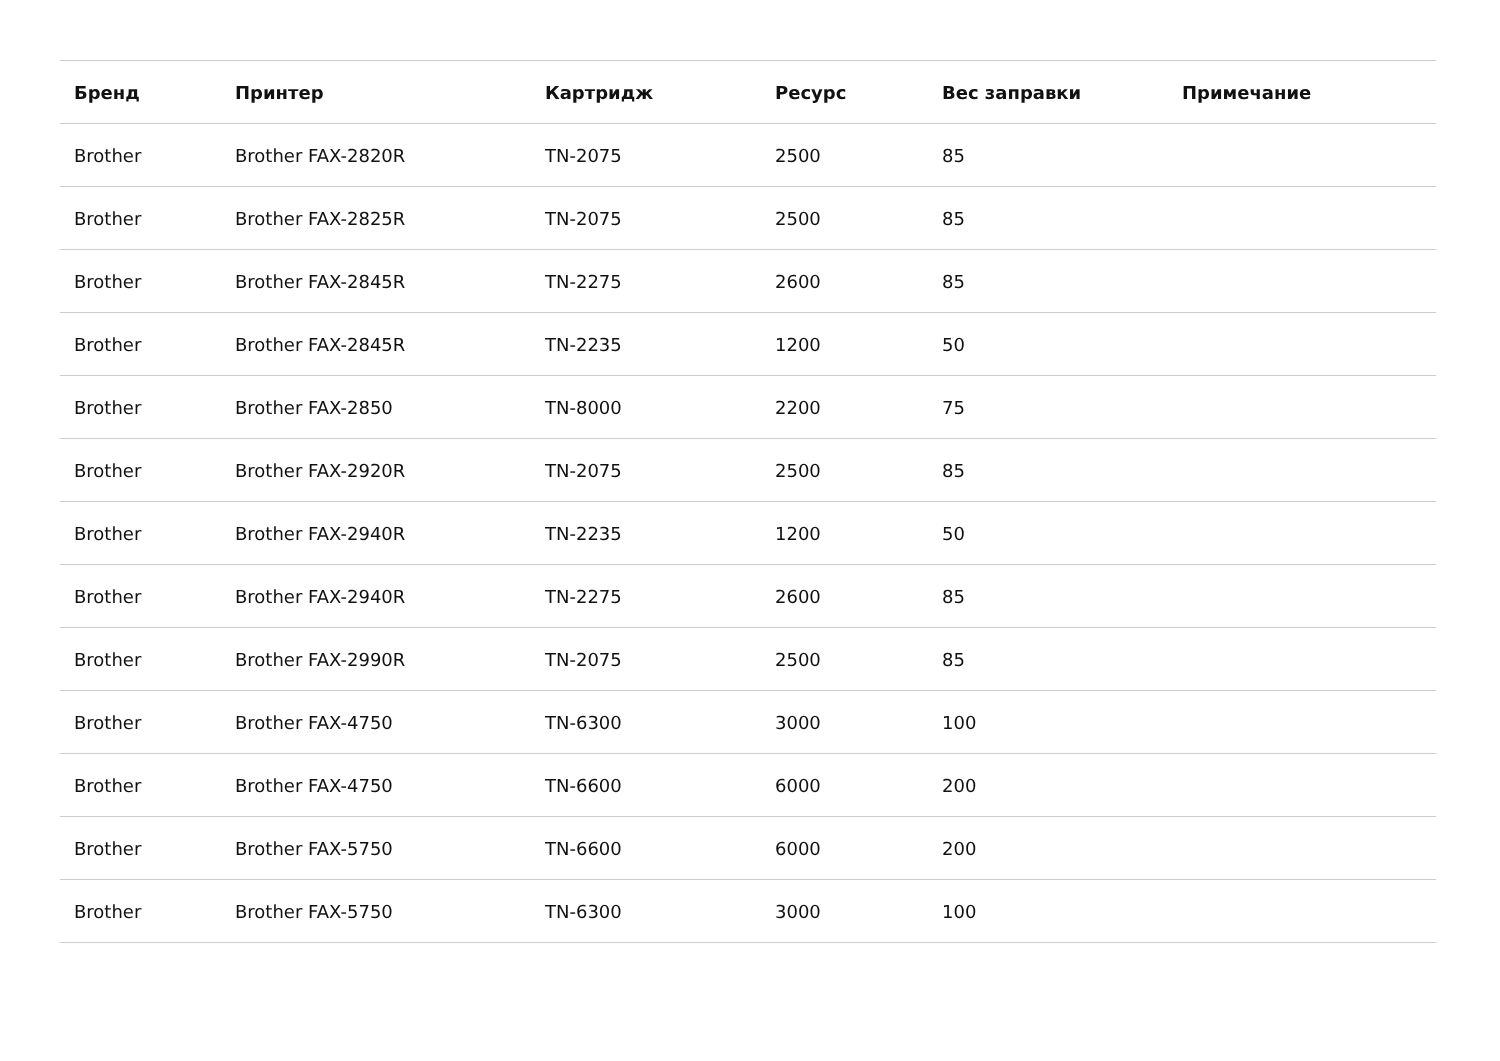| Бренд | Принтер | Картридж | Ресурс | Вес заправки | Примечание |
| --- | --- | --- | --- | --- | --- |
| Brother | Brother FAX-2820R | TN-2075 | 2500 | 85 | |
| Brother | Brother FAX-2825R | TN-2075 | 2500 | 85 | |
| Brother | Brother FAX-2845R | TN-2275 | 2600 | 85 | |
| Brother | Brother FAX-2845R | TN-2235 | 1200 | 50 | |
| Brother | Brother FAX-2850 | TN-8000 | 2200 | 75 | |
| Brother | Brother FAX-2920R | TN-2075 | 2500 | 85 | |
| Brother | Brother FAX-2940R | TN-2235 | 1200 | 50 | |
| Brother | Brother FAX-2940R | TN-2275 | 2600 | 85 | |
| Brother | Brother FAX-2990R | TN-2075 | 2500 | 85 | |
| Brother | Brother FAX-4750 | TN-6300 | 3000 | 100 | |
| Brother | Brother FAX-4750 | TN-6600 | 6000 | 200 | |
| Brother | Brother FAX-5750 | TN-6600 | 6000 | 200 | |
| Brother | Brother FAX-5750 | TN-6300 | 3000 | 100 | |